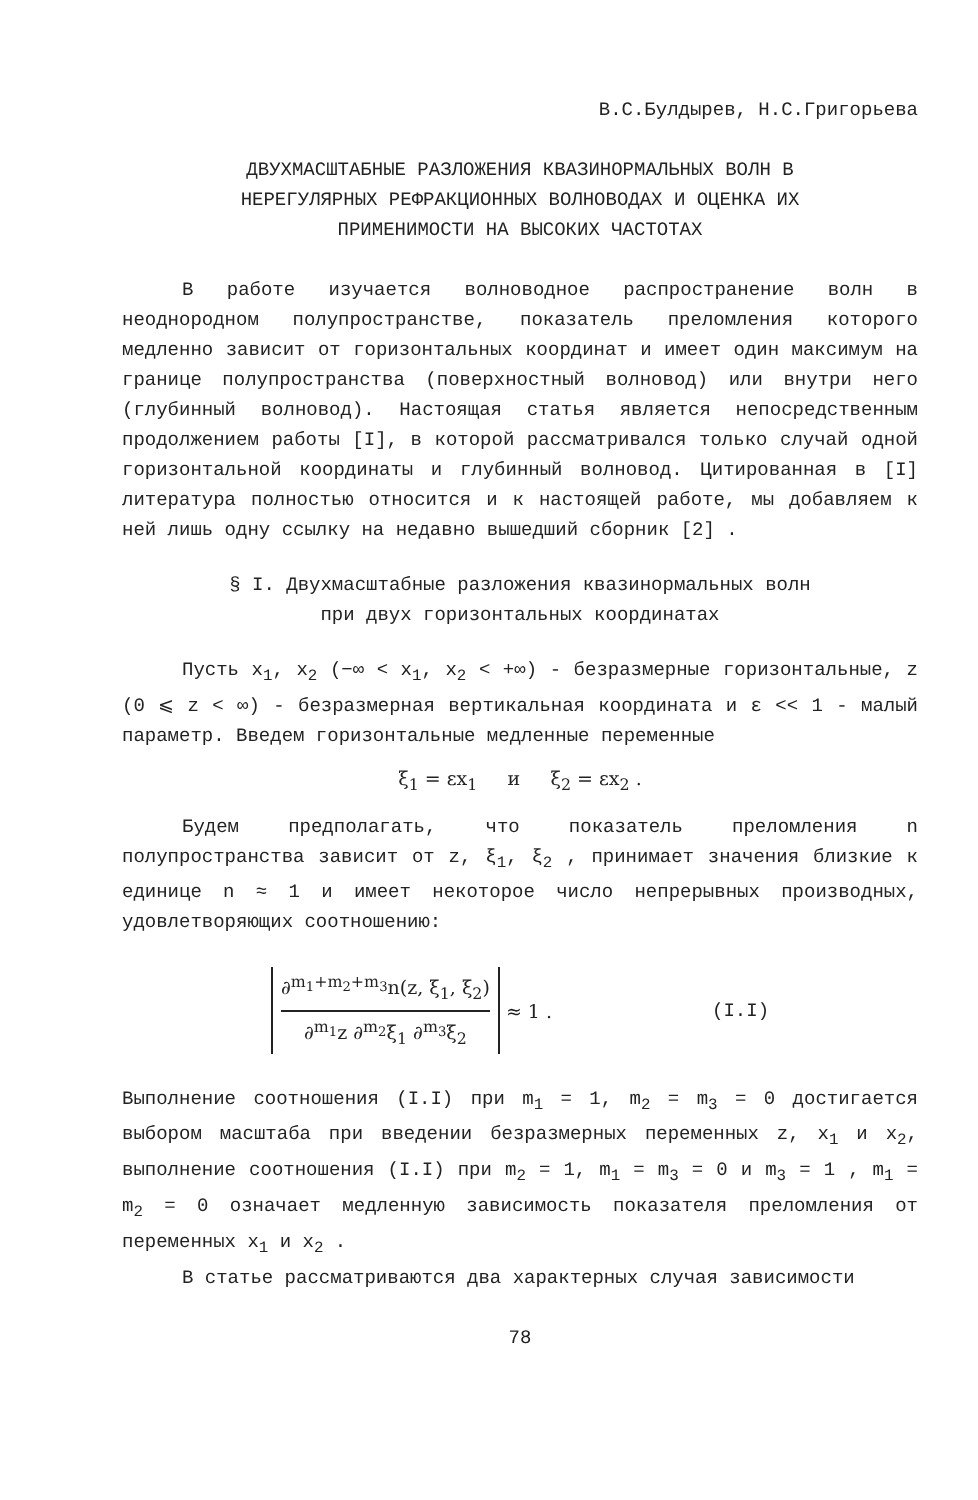В.С.Булдырев, Н.С.Григорьева
ДВУХМАСШТАБНЫЕ РАЗЛОЖЕНИЯ КВАЗИНОРМАЛЬНЫХ ВОЛН В
НЕРЕГУЛЯРНЫХ РЕФРАКЦИОННЫХ ВОЛНОВОДАХ И ОЦЕНКА ИХ
ПРИМЕНИМОСТИ НА ВЫСОКИХ ЧАСТОТАХ
В работе изучается волноводное распространение волн в неоднородном полупространстве, показатель преломления которого медленно зависит от горизонтальных координат и имеет один максимум на границе полупространства (поверхностный волновод) или внутри него (глубинный волновод). Настоящая статья является непосредственным продолжением работы [I], в которой рассматривался только случай одной горизонтальной координаты и глубинный волновод. Цитированная в [I] литература полностью относится и к настоящей работе, мы добавляем к ней лишь одну ссылку на недавно вышедший сборник [2] .
§ I. Двухмасштабные разложения квазинормальных волн
при двух горизонтальных координатах
Пусть x<sub>1</sub>, x<sub>2</sub> (−∞ < x<sub>1</sub>, x<sub>2</sub> < +∞) - безразмерные горизонтальные, z (0 ⩽ z < ∞) - безразмерная вертикальная координата и ε << 1 - малый параметр. Введем горизонтальные медленные переменные
ξ<sub>1</sub> = εx<sub>1</sub> и ξ<sub>2</sub> = εx<sub>2</sub> .
Будем предполагать, что показатель преломления n полупространства зависит от z, ξ<sub>1</sub>, ξ<sub>2</sub> , принимает значения близкие к единице n ≈ 1 и имеет некоторое число непрерывных производных, удовлетворяющих соотношению:
∂<sup>m<sub>1</sub>+m<sub>2</sub>+m<sub>3</sub></sup>n(z, ξ<sub>1</sub>, ξ<sub>2</sub>)
∂<sup>m<sub>1</sub></sup>z ∂<sup>m<sub>2</sub></sup>ξ<sub>1</sub> ∂<sup>m<sub>3</sub></sup>ξ<sub>2</sub>
≈ 1 . (I.I)
Выполнение соотношения (I.I) при m<sub>1</sub> = 1, m<sub>2</sub> = m<sub>3</sub> = 0 достигается выбором масштаба при введении безразмерных переменных z, x<sub>1</sub> и x<sub>2</sub>, выполнение соотношения (I.I) при m<sub>2</sub> = 1, m<sub>1</sub> = m<sub>3</sub> = 0 и m<sub>3</sub> = 1 , m<sub>1</sub> = m<sub>2</sub> = 0 означает медленную зависимость показателя преломления от переменных x<sub>1</sub> и x<sub>2</sub> .
В статье рассматриваются два характерных случая зависимости
78